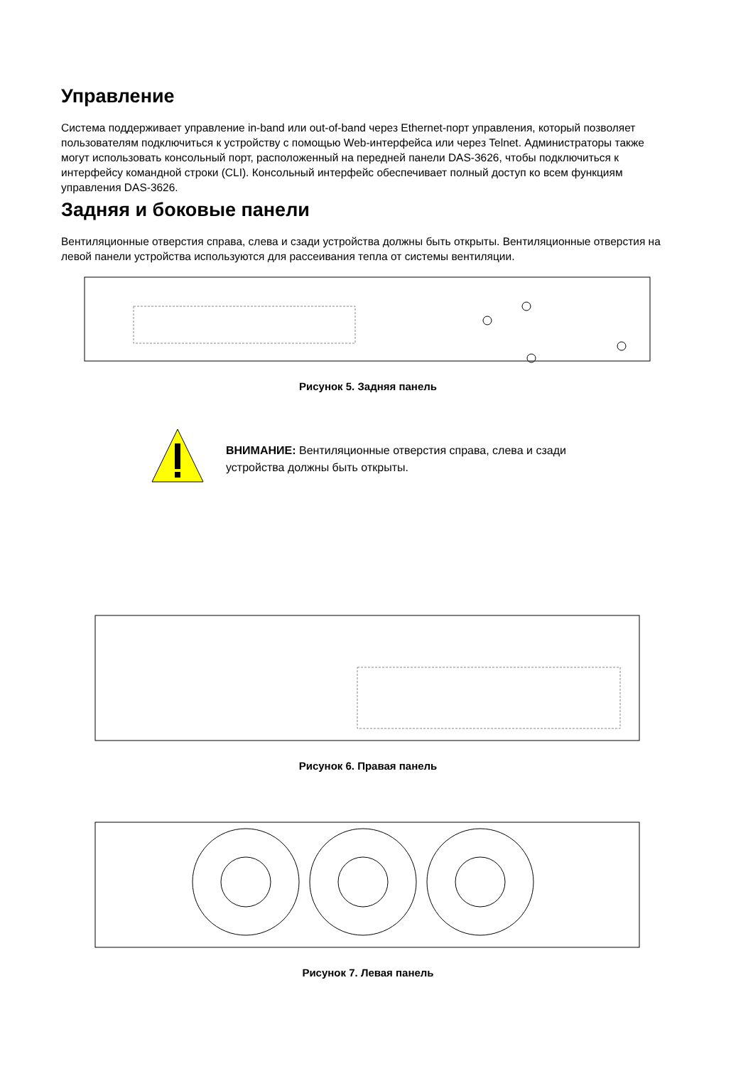Управление
Система поддерживает управление in-band или out-of-band через Ethernet-порт управления, который позволяет пользователям подключиться к устройству с помощью Web-интерфейса или через Telnet. Администраторы также могут использовать консольный порт, расположенный на передней панели DAS-3626, чтобы подключиться к интерфейсу командной строки (CLI). Консольный интерфейс обеспечивает полный доступ ко всем функциям управления DAS-3626.
Задняя и боковые панели
Вентиляционные отверстия справа, слева и сзади устройства должны быть открыты. Вентиляционные отверстия на левой панели устройства используются для рассеивания тепла от системы вентиляции.
Рисунок 5. Задняя панель
ВНИМАНИЕ: Вентиляционные отверстия справа, слева и сзади устройства должны быть открыты.
Рисунок 6. Правая панель
Рисунок 7. Левая панель